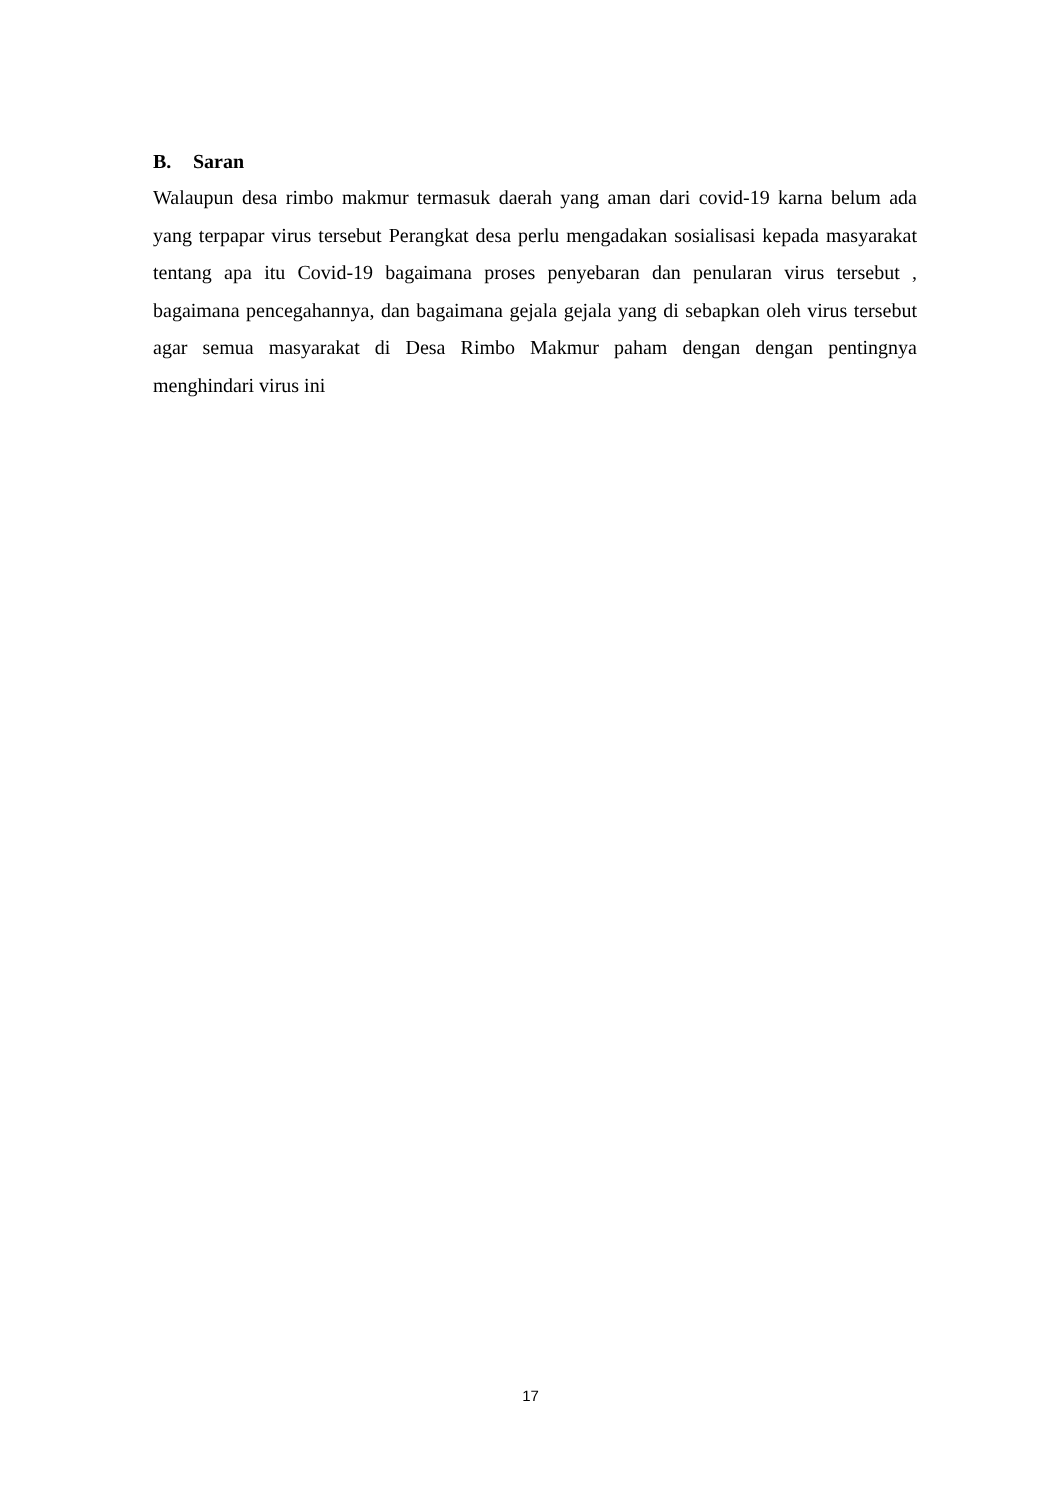B. Saran
Walaupun desa rimbo makmur termasuk daerah yang aman dari covid-19 karna belum ada yang terpapar virus tersebut Perangkat desa perlu mengadakan sosialisasi kepada masyarakat tentang apa itu Covid-19 bagaimana proses penyebaran dan penularan virus tersebut , bagaimana pencegahannya, dan bagaimana gejala gejala yang di sebapkan oleh virus tersebut agar semua masyarakat di Desa Rimbo Makmur paham dengan dengan pentingnya menghindari virus ini
17